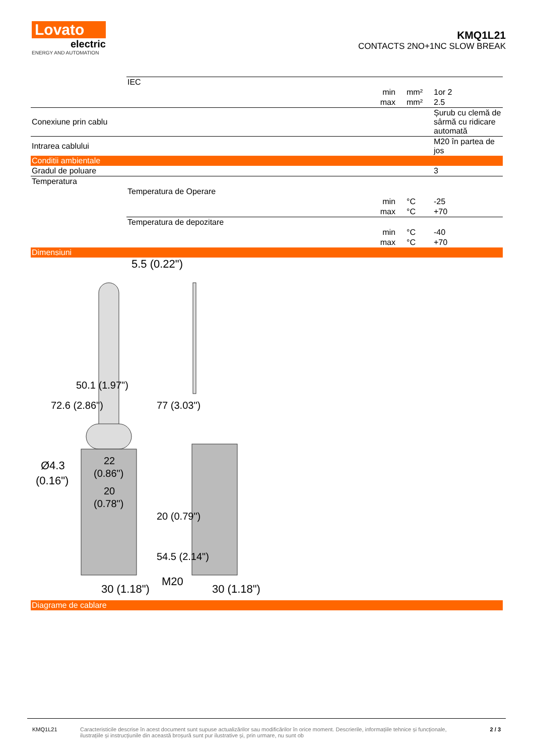Lovato
electric
ENERGY AND AUTOMATION
KMQ1L21
CONTACTS 2NO+1NC SLOW BREAK
| | IEC | | | |
| | | min | mm² | 1or 2 |
| | | max | mm² | 2.5 |
| Conexiune prin cablu | | | | Șurub cu clemă de sârmă cu ridicare automată |
| Intrarea cablului | | | | M20 în partea de jos |
| Conditii ambientale | | | | |
| Gradul de poluare | | | | 3 |
| Temperatura | | | | |
| | Temperatura de Operare | | | |
| | | min | °C | -25 |
| | | max | °C | +70 |
| | Temperatura de depozitare | | | |
| | | min | °C | -40 |
| | | max | °C | +70 |
| Dimensiuni | | | | |
5.5 (0.22")
Ø4.3
(0.16")
22
(0.86")
20
(0.78")
30 (1.18")
M20
30 (1.18")
72.6 (2.86")
50.1 (1.97")
77 (3.03")
20 (0.79")
54.5 (2.14")
| Diagrame de cablare |
KMQ1L21 Caracteristicile descrise în acest document sunt supuse actualizărilor sau modificărilor în orice moment. Descrierile, informațiile tehnice și funcționale, ilustrațiile și instrucțiunile din această broșură sunt pur ilustrative și, prin urmare, nu sunt ob
2 / 3